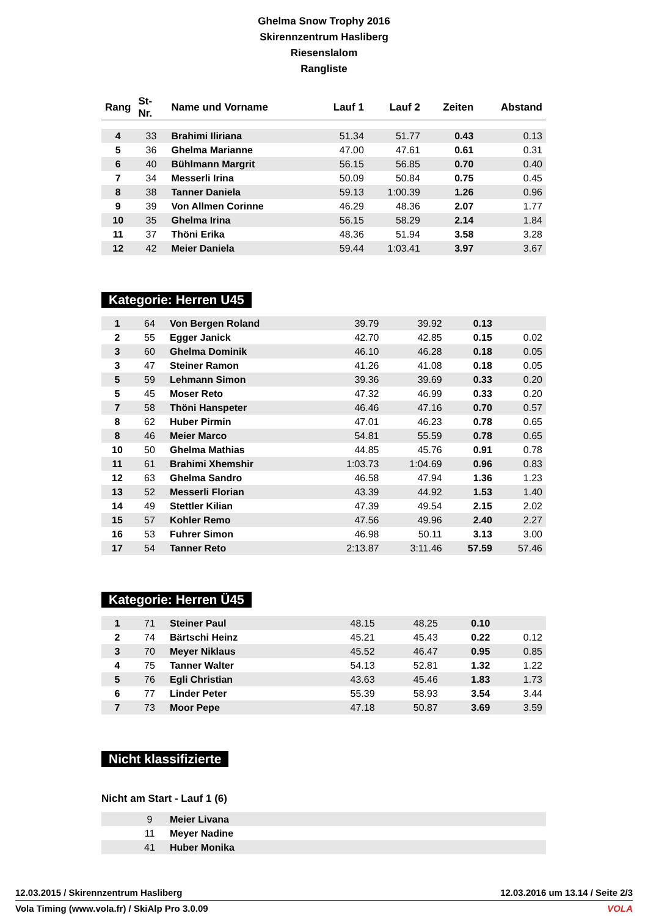Ghelma Snow Trophy 2016
Skirennzentrum Hasliberg
Riesenslalom
Rangliste
| Rang | St-Nr. | Name und Vorname | Lauf 1 | Lauf 2 | Zeiten | Abstand |
| --- | --- | --- | --- | --- | --- | --- |
| 4 | 33 | Brahimi Iliriana | 51.34 | 51.77 | 0.43 | 0.13 |
| 5 | 36 | Ghelma Marianne | 47.00 | 47.61 | 0.61 | 0.31 |
| 6 | 40 | Bühlmann Margrit | 56.15 | 56.85 | 0.70 | 0.40 |
| 7 | 34 | Messerli Irina | 50.09 | 50.84 | 0.75 | 0.45 |
| 8 | 38 | Tanner Daniela | 59.13 | 1:00.39 | 1.26 | 0.96 |
| 9 | 39 | Von Allmen Corinne | 46.29 | 48.36 | 2.07 | 1.77 |
| 10 | 35 | Ghelma Irina | 56.15 | 58.29 | 2.14 | 1.84 |
| 11 | 37 | Thöni Erika | 48.36 | 51.94 | 3.58 | 3.28 |
| 12 | 42 | Meier Daniela | 59.44 | 1:03.41 | 3.97 | 3.67 |
Kategorie: Herren U45
| 1 | 64 | Von Bergen Roland | 39.79 | 39.92 | 0.13 | |
| 2 | 55 | Egger Janick | 42.70 | 42.85 | 0.15 | 0.02 |
| 3 | 60 | Ghelma Dominik | 46.10 | 46.28 | 0.18 | 0.05 |
| 3 | 47 | Steiner Ramon | 41.26 | 41.08 | 0.18 | 0.05 |
| 5 | 59 | Lehmann Simon | 39.36 | 39.69 | 0.33 | 0.20 |
| 5 | 45 | Moser Reto | 47.32 | 46.99 | 0.33 | 0.20 |
| 7 | 58 | Thöni Hanspeter | 46.46 | 47.16 | 0.70 | 0.57 |
| 8 | 62 | Huber Pirmin | 47.01 | 46.23 | 0.78 | 0.65 |
| 8 | 46 | Meier Marco | 54.81 | 55.59 | 0.78 | 0.65 |
| 10 | 50 | Ghelma Mathias | 44.85 | 45.76 | 0.91 | 0.78 |
| 11 | 61 | Brahimi Xhemshir | 1:03.73 | 1:04.69 | 0.96 | 0.83 |
| 12 | 63 | Ghelma Sandro | 46.58 | 47.94 | 1.36 | 1.23 |
| 13 | 52 | Messerli Florian | 43.39 | 44.92 | 1.53 | 1.40 |
| 14 | 49 | Stettler Kilian | 47.39 | 49.54 | 2.15 | 2.02 |
| 15 | 57 | Kohler Remo | 47.56 | 49.96 | 2.40 | 2.27 |
| 16 | 53 | Fuhrer Simon | 46.98 | 50.11 | 3.13 | 3.00 |
| 17 | 54 | Tanner Reto | 2:13.87 | 3:11.46 | 57.59 | 57.46 |
Kategorie: Herren Ü45
| 1 | 71 | Steiner Paul | 48.15 | 48.25 | 0.10 | |
| 2 | 74 | Bärtschi Heinz | 45.21 | 45.43 | 0.22 | 0.12 |
| 3 | 70 | Meyer Niklaus | 45.52 | 46.47 | 0.95 | 0.85 |
| 4 | 75 | Tanner Walter | 54.13 | 52.81 | 1.32 | 1.22 |
| 5 | 76 | Egli Christian | 43.63 | 45.46 | 1.83 | 1.73 |
| 6 | 77 | Linder Peter | 55.39 | 58.93 | 3.54 | 3.44 |
| 7 | 73 | Moor Pepe | 47.18 | 50.87 | 3.69 | 3.59 |
Nicht klassifizierte
Nicht am Start - Lauf 1 (6)
| | 9 | Meier Livana |
| | 11 | Meyer Nadine |
| | 41 | Huber Monika |
12.03.2015 / Skirennzentrum Hasliberg 12.03.2016 um 13.14 / Seite 2/3
Vola Timing (www.vola.fr) / SkiAlp Pro 3.0.09 VOLA